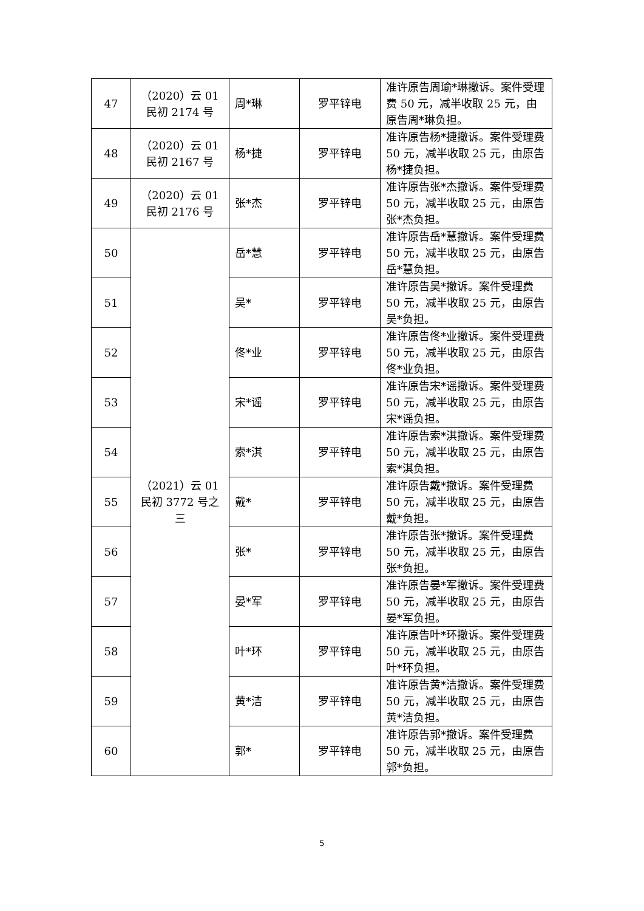| 47 | （2020）云 01 民初 2174 号 | 周*琳 | 罗平锌电 | 准许原告周瑜*琳撤诉。案件受理费 50 元，减半收取 25 元，由原告周*琳负担。 |
| 48 | （2020）云 01 民初 2167 号 | 杨*捷 | 罗平锌电 | 准许原告杨*捷撤诉。案件受理费 50 元，减半收取 25 元，由原告杨*捷负担。 |
| 49 | （2020）云 01 民初 2176 号 | 张*杰 | 罗平锌电 | 准许原告张*杰撤诉。案件受理费 50 元，减半收取 25 元，由原告张*杰负担。 |
| 50 | （2021）云 01 民初 3772 号之三 | 岳*慧 | 罗平锌电 | 准许原告岳*慧撤诉。案件受理费 50 元，减半收取 25 元，由原告岳*慧负担。 |
| 51 | | 吴* | 罗平锌电 | 准许原告吴*撤诉。案件受理费 50 元，减半收取 25 元，由原告吴*负担。 |
| 52 | | 佟*业 | 罗平锌电 | 准许原告佟*业撤诉。案件受理费 50 元，减半收取 25 元，由原告佟*业负担。 |
| 53 | | 宋*谣 | 罗平锌电 | 准许原告宋*谣撤诉。案件受理费 50 元，减半收取 25 元，由原告宋*谣负担。 |
| 54 | | 索*淇 | 罗平锌电 | 准许原告索*淇撤诉。案件受理费 50 元，减半收取 25 元，由原告索*淇负担。 |
| 55 | | 戴* | 罗平锌电 | 准许原告戴*撤诉。案件受理费 50 元，减半收取 25 元，由原告戴*负担。 |
| 56 | | 张* | 罗平锌电 | 准许原告张*撤诉。案件受理费 50 元，减半收取 25 元，由原告张*负担。 |
| 57 | | 晏*军 | 罗平锌电 | 准许原告晏*军撤诉。案件受理费 50 元，减半收取 25 元，由原告晏*军负担。 |
| 58 | | 叶*环 | 罗平锌电 | 准许原告叶*环撤诉。案件受理费 50 元，减半收取 25 元，由原告叶*环负担。 |
| 59 | | 黄*洁 | 罗平锌电 | 准许原告黄*洁撤诉。案件受理费 50 元，减半收取 25 元，由原告黄*洁负担。 |
| 60 | | 郭* | 罗平锌电 | 准许原告郭*撤诉。案件受理费 50 元，减半收取 25 元，由原告郭*负担。 |
5